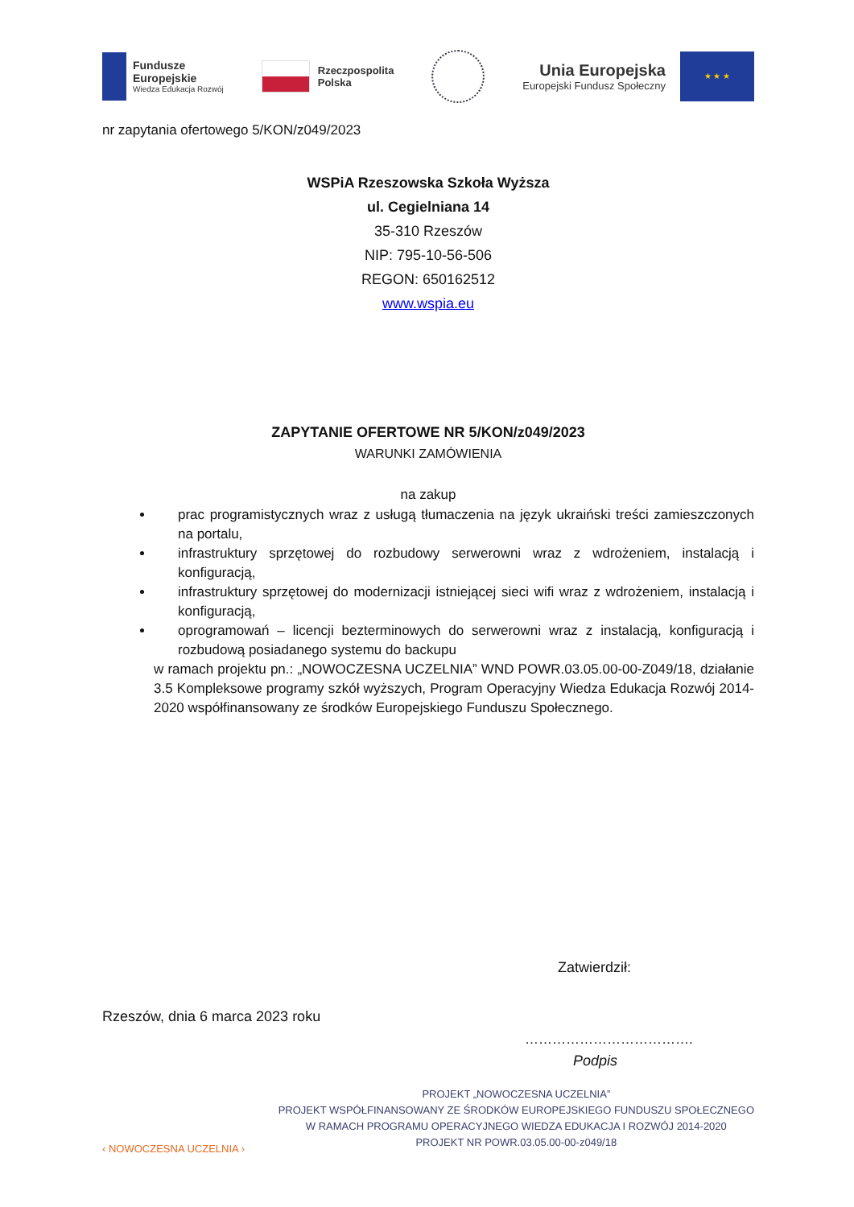Fundusze
Europejskie
Wiedza Edukacja Rozwój
Rzeczpospolita
Polska
Unia Europejska
Europejski Fundusz Społeczny
★ ★ ★
nr zapytania ofertowego 5/KON/z049/2023
WSPiA Rzeszowska Szkoła Wyższa
ul. Cegielniana 14
35-310 Rzeszów
NIP: 795-10-56-506
REGON: 650162512
www.wspia.eu
ZAPYTANIE OFERTOWE NR 5/KON/z049/2023
WARUNKI ZAMÓWIENIA
na zakup
prac programistycznych wraz z usługą tłumaczenia na język ukraiński treści zamieszczonych na portalu,
infrastruktury sprzętowej do rozbudowy serwerowni wraz z wdrożeniem, instalacją i konfiguracją,
infrastruktury sprzętowej do modernizacji istniejącej sieci wifi wraz z wdrożeniem, instalacją i konfiguracją,
oprogramowań – licencji bezterminowych do serwerowni wraz z instalacją, konfiguracją i rozbudową posiadanego systemu do backupu
w ramach projektu pn.: „NOWOCZESNA UCZELNIA” WND POWR.03.05.00-00-Z049/18, działanie 3.5 Kompleksowe programy szkół wyższych, Program Operacyjny Wiedza Edukacja Rozwój 2014-2020 współfinansowany ze środków Europejskiego Funduszu Społecznego.
Zatwierdził:
Rzeszów, dnia 6 marca 2023 roku
……………………………….
Podpis
‹ NOWOCZESNA UCZELNIA ›
PROJEKT „NOWOCZESNA UCZELNIA”
PROJEKT WSPÓŁFINANSOWANY ZE ŚRODKÓW EUROPEJSKIEGO FUNDUSZU SPOŁECZNEGO
W RAMACH PROGRAMU OPERACYJNEGO WIEDZA EDUKACJA I ROZWÓJ 2014-2020
PROJEKT NR POWR.03.05.00-00-z049/18